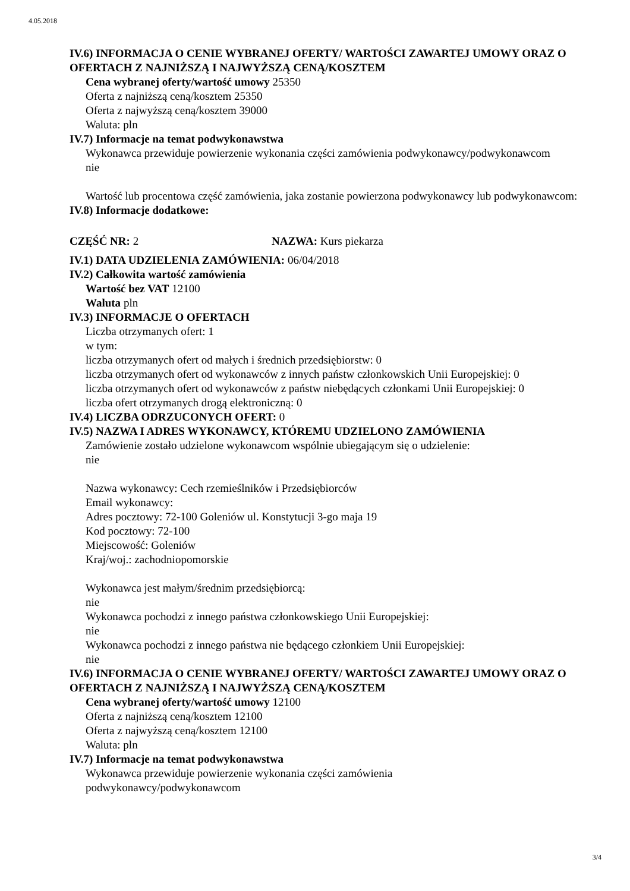4.05.2018
IV.6) INFORMACJA O CENIE WYBRANEJ OFERTY/ WARTOŚCI ZAWARTEJ UMOWY ORAZ O OFERTACH Z NAJNIŻSZĄ I NAJWYŻSZĄ CENĄ/KOSZTEM
Cena wybranej oferty/wartość umowy 25350
Oferta z najniższą ceną/kosztem 25350
Oferta z najwyższą ceną/kosztem 39000
Waluta: pln
IV.7) Informacje na temat podwykonawstwa
Wykonawca przewiduje powierzenie wykonania części zamówienia podwykonawcy/podwykonawcom
nie
Wartość lub procentowa część zamówienia, jaka zostanie powierzona podwykonawcy lub podwykonawcom:
IV.8) Informacje dodatkowe:
CZĘŚĆ NR: 2 NAZWA: Kurs piekarza
IV.1) DATA UDZIELENIA ZAMÓWIENIA: 06/04/2018
IV.2) Całkowita wartość zamówienia
Wartość bez VAT 12100
Waluta pln
IV.3) INFORMACJE O OFERTACH
Liczba otrzymanych ofert: 1
w tym:
liczba otrzymanych ofert od małych i średnich przedsiębiorstw: 0
liczba otrzymanych ofert od wykonawców z innych państw członkowskich Unii Europejskiej: 0
liczba otrzymanych ofert od wykonawców z państw niebędących członkami Unii Europejskiej: 0
liczba ofert otrzymanych drogą elektroniczną: 0
IV.4) LICZBA ODRZUCONYCH OFERT: 0
IV.5) NAZWA I ADRES WYKONAWCY, KTÓREMU UDZIELONO ZAMÓWIENIA
Zamówienie zostało udzielone wykonawcom wspólnie ubiegającym się o udzielenie:
nie
Nazwa wykonawcy: Cech rzemieślników i Przedsiębiorców
Email wykonawcy:
Adres pocztowy: 72-100 Goleniów ul. Konstytucji 3-go maja 19
Kod pocztowy: 72-100
Miejscowość: Goleniów
Kraj/woj.: zachodniopomorskie
Wykonawca jest małym/średnim przedsiębiorcą:
nie
Wykonawca pochodzi z innego państwa członkowskiego Unii Europejskiej:
nie
Wykonawca pochodzi z innego państwa nie będącego członkiem Unii Europejskiej:
nie
IV.6) INFORMACJA O CENIE WYBRANEJ OFERTY/ WARTOŚCI ZAWARTEJ UMOWY ORAZ O OFERTACH Z NAJNIŻSZĄ I NAJWYŻSZĄ CENĄ/KOSZTEM
Cena wybranej oferty/wartość umowy 12100
Oferta z najniższą ceną/kosztem 12100
Oferta z najwyższą ceną/kosztem 12100
Waluta: pln
IV.7) Informacje na temat podwykonawstwa
Wykonawca przewiduje powierzenie wykonania części zamówienia
podwykonawcy/podwykonawcom
3/4